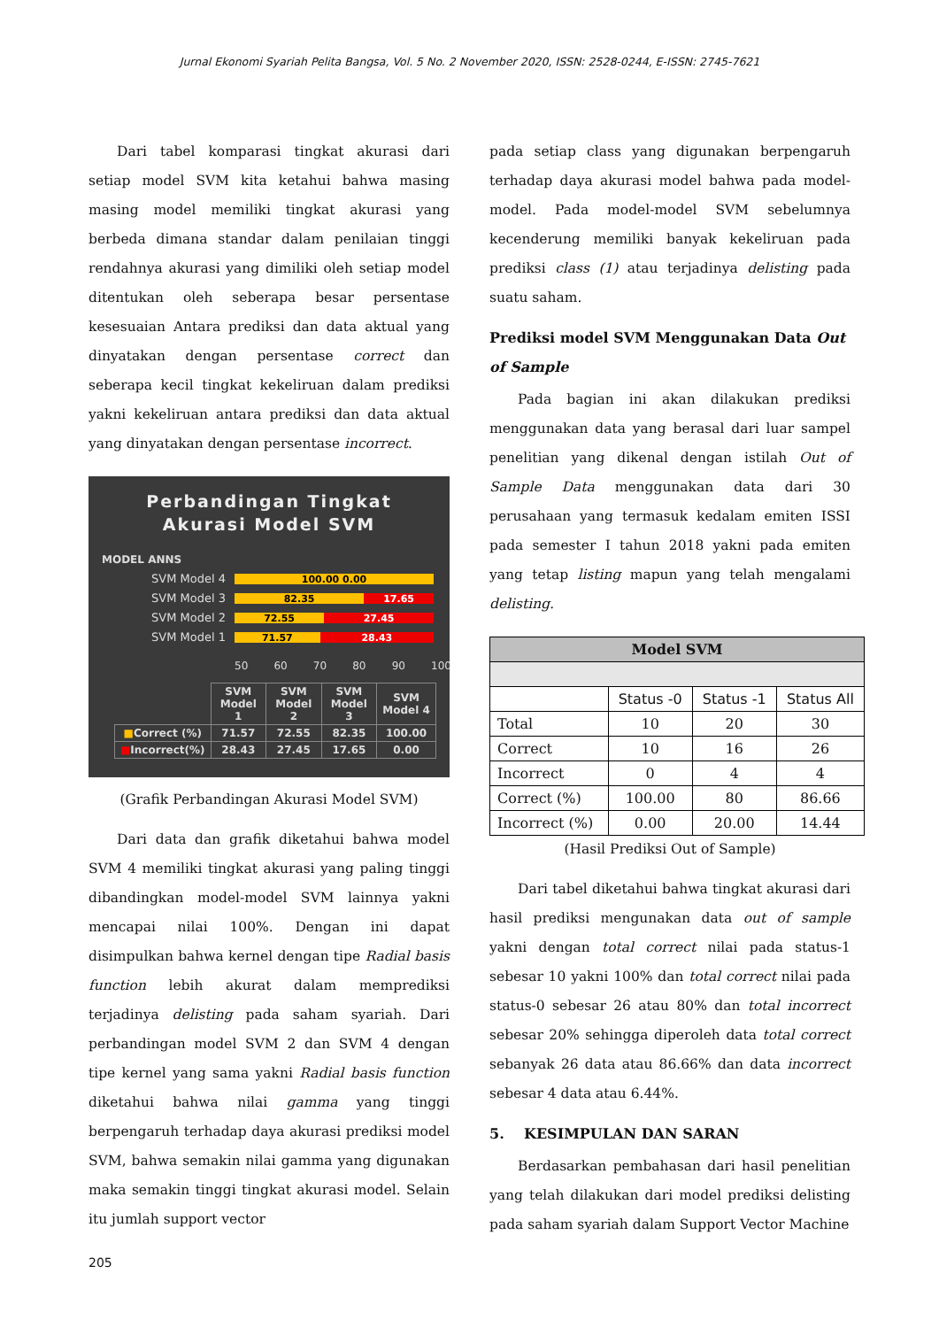Jurnal Ekonomi Syariah Pelita Bangsa, Vol. 5 No. 2 November 2020, ISSN: 2528-0244, E-ISSN: 2745-7621
Dari tabel komparasi tingkat akurasi dari setiap model SVM kita ketahui bahwa masing masing model memiliki tingkat akurasi yang berbeda dimana standar dalam penilaian tinggi rendahnya akurasi yang dimiliki oleh setiap model ditentukan oleh seberapa besar persentase kesesuaian Antara prediksi dan data aktual yang dinyatakan dengan persentase correct dan seberapa kecil tingkat kekeliruan dalam prediksi yakni kekeliruan antara prediksi dan data aktual yang dinyatakan dengan persentase incorrect.
Perbandingan Tingkat
Akurasi Model SVM
MODEL ANNS
SVM Model 4 100.00 0.00
SVM Model 3 82.35 17.65
SVM Model 2 72.55 27.45
SVM Model 1 71.57 28.43
50 60 70 80 90 100
| | SVM Model 1 | SVM Model 2 | SVM Model 3 | SVM Model 4 |
| ■ Correct (%) | 71.57 | 72.55 | 82.35 | 100.00 |
| ■ Incorrect(%) | 28.43 | 27.45 | 17.65 | 0.00 |
(Grafik Perbandingan Akurasi Model SVM)
Dari data dan grafik diketahui bahwa model SVM 4 memiliki tingkat akurasi yang paling tinggi dibandingkan model-model SVM lainnya yakni mencapai nilai 100%. Dengan ini dapat disimpulkan bahwa kernel dengan tipe Radial basis function lebih akurat dalam memprediksi terjadinya delisting pada saham syariah. Dari perbandingan model SVM 2 dan SVM 4 dengan tipe kernel yang sama yakni Radial basis function diketahui bahwa nilai gamma yang tinggi berpengaruh terhadap daya akurasi prediksi model SVM, bahwa semakin nilai gamma yang digunakan maka semakin tinggi tingkat akurasi model. Selain itu jumlah support vector
pada setiap class yang digunakan berpengaruh terhadap daya akurasi model bahwa pada model-model. Pada model-model SVM sebelumnya kecenderung memiliki banyak kekeliruan pada prediksi class (1) atau terjadinya delisting pada suatu saham.
Prediksi model SVM Menggunakan Data Out of Sample
Pada bagian ini akan dilakukan prediksi menggunakan data yang berasal dari luar sampel penelitian yang dikenal dengan istilah Out of Sample Data menggunakan data dari 30 perusahaan yang termasuk kedalam emiten ISSI pada semester I tahun 2018 yakni pada emiten yang tetap listing mapun yang telah mengalami delisting.
| Model SVM | | | |
| --- | --- | --- | --- |
| | Status -0 | Status -1 | Status All |
| Total | 10 | 20 | 30 |
| Correct | 10 | 16 | 26 |
| Incorrect | 0 | 4 | 4 |
| Correct (%) | 100.00 | 80 | 86.66 |
| Incorrect (%) | 0.00 | 20.00 | 14.44 |
(Hasil Prediksi Out of Sample)
Dari tabel diketahui bahwa tingkat akurasi dari hasil prediksi mengunakan data out of sample yakni dengan total correct nilai pada status-1 sebesar 10 yakni 100% dan total correct nilai pada status-0 sebesar 26 atau 80% dan total incorrect sebesar 20% sehingga diperoleh data total correct sebanyak 26 data atau 86.66% dan data incorrect sebesar 4 data atau 6.44%.
5. KESIMPULAN DAN SARAN
Berdasarkan pembahasan dari hasil penelitian yang telah dilakukan dari model prediksi delisting pada saham syariah dalam Support Vector Machine
205